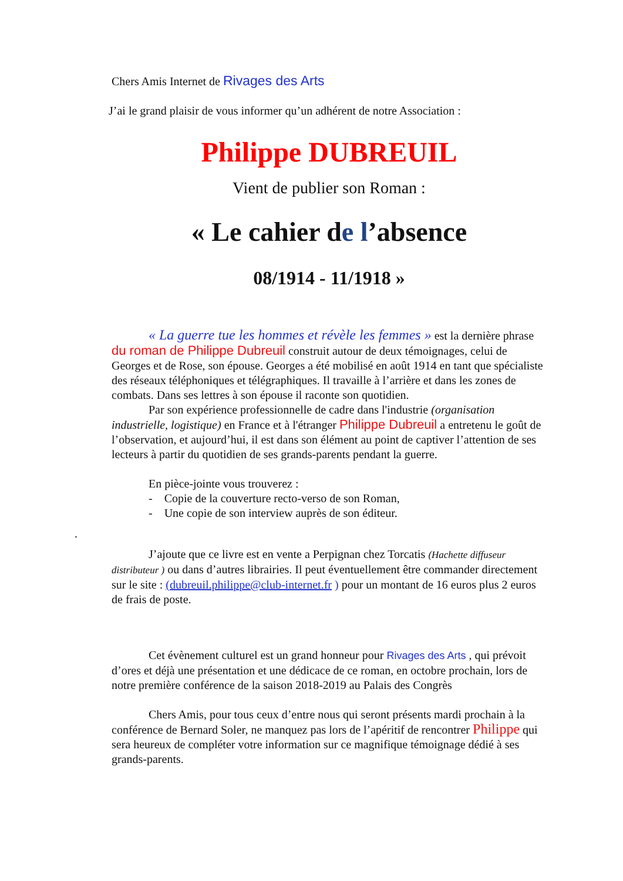Chers Amis Internet de Rivages des Arts
J’ai le grand plaisir de vous informer qu’un adhérent de notre Association :
Philippe DUBREUIL
Vient de publier son Roman :
« Le cahier de l’absence
08/1914 - 11/1918 »
« La guerre tue les hommes et révèle les femmes » est la dernière phrase du roman de Philippe Dubreuil construit autour de deux témoignages, celui de Georges et de Rose, son épouse. Georges a été mobilisé en août 1914 en tant que spécialiste des réseaux téléphoniques et télégraphiques. Il travaille à l’arrière et dans les zones de combats. Dans ses lettres à son épouse il raconte son quotidien.
Par son expérience professionnelle de cadre dans l'industrie (organisation industrielle, logistique) en France et à l'étranger Philippe Dubreuil a entretenu le goût de l’observation, et aujourd’hui, il est dans son élément au point de captiver l’attention de ses lecteurs à partir du quotidien de ses grands-parents pendant la guerre.
En pièce-jointe vous trouverez :
- Copie de la couverture recto-verso de son Roman,
- Une copie de son interview auprès de son éditeur.
.
J’ajoute que ce livre est en vente a Perpignan chez Torcatis (Hachette diffuseur distributeur ) ou dans d’autres librairies. Il peut éventuellement être commander directement sur le site : (dubreuil.philippe@club-internet.fr ) pour un montant de 16 euros plus 2 euros de frais de poste.
Cet évènement culturel est un grand honneur pour Rivages des Arts , qui prévoit d’ores et déjà une présentation et une dédicace de ce roman, en octobre prochain, lors de notre première conférence de la saison 2018-2019 au Palais des Congrès
Chers Amis, pour tous ceux d’entre nous qui seront présents mardi prochain à la conférence de Bernard Soler, ne manquez pas lors de l’apéritif de rencontrer Philippe qui sera heureux de compléter votre information sur ce magnifique témoignage dédié à ses grands-parents.